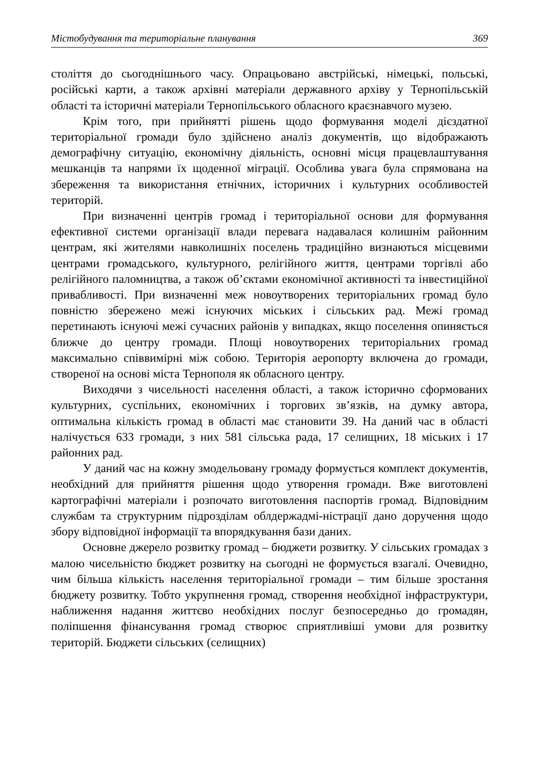Містобудування та територіальне планування 369
століття до сьогоднішнього часу. Опрацьовано австрійські, німецькі, польські, російські карти, а також архівні матеріали державного архіву у Тернопільській області та історичні матеріали Тернопільського обласного краєзнавчого музею.
Крім того, при прийнятті рішень щодо формування моделі дієздатної територіальної громади було здійснено аналіз документів, що відображають демографічну ситуацію, економічну діяльність, основні місця працевлаштування мешканців та напрями їх щоденної міграції. Особлива увага була спрямована на збереження та використання етнічних, історичних і культурних особливостей територій.
При визначенні центрів громад і територіальної основи для формування ефективної системи організації влади перевага надавалася колишнім районним центрам, які жителями навколишніх поселень традиційно визнаються місцевими центрами громадського, культурного, релігійного життя, центрами торгівлі або релігійного паломництва, а також об’єктами економічної активності та інвестиційної привабливості. При визначенні меж новоутворених територіальних громад було повністю збережено межі існуючих міських і сільських рад. Межі громад перетинають існуючі межі сучасних районів у випадках, якщо поселення опиняється ближче до центру громади. Площі новоутворених територіальних громад максимально співвимірні між собою. Територія аеропорту включена до громади, створеної на основі міста Тернополя як обласного центру.
Виходячи з чисельності населення області, а також історично сформованих культурних, суспільних, економічних і торгових зв’язків, на думку автора, оптимальна кількість громад в області має становити 39. На даний час в області налічується 633 громади, з них 581 сільська рада, 17 селищних, 18 міських і 17 районних рад.
У даний час на кожну змодельовану громаду формується комплект документів, необхідний для прийняття рішення щодо утворення громади. Вже виготовлені картографічні матеріали і розпочато виготовлення паспортів громад. Відповідним службам та структурним підрозділам облдержадмі-ністрації дано доручення щодо збору відповідної інформації та впорядкування бази даних.
Основне джерело розвитку громад – бюджети розвитку. У сільських громадах з малою чисельністю бюджет розвитку на сьогодні не формується взагалі. Очевидно, чим більша кількість населення територіальної громади – тим більше зростання бюджету розвитку. Тобто укрупнення громад, створення необхідної інфраструктури, наближення надання життєво необхідних послуг безпосередньо до громадян, поліпшення фінансування громад створює сприятливіші умови для розвитку територій. Бюджети сільських (селищних)